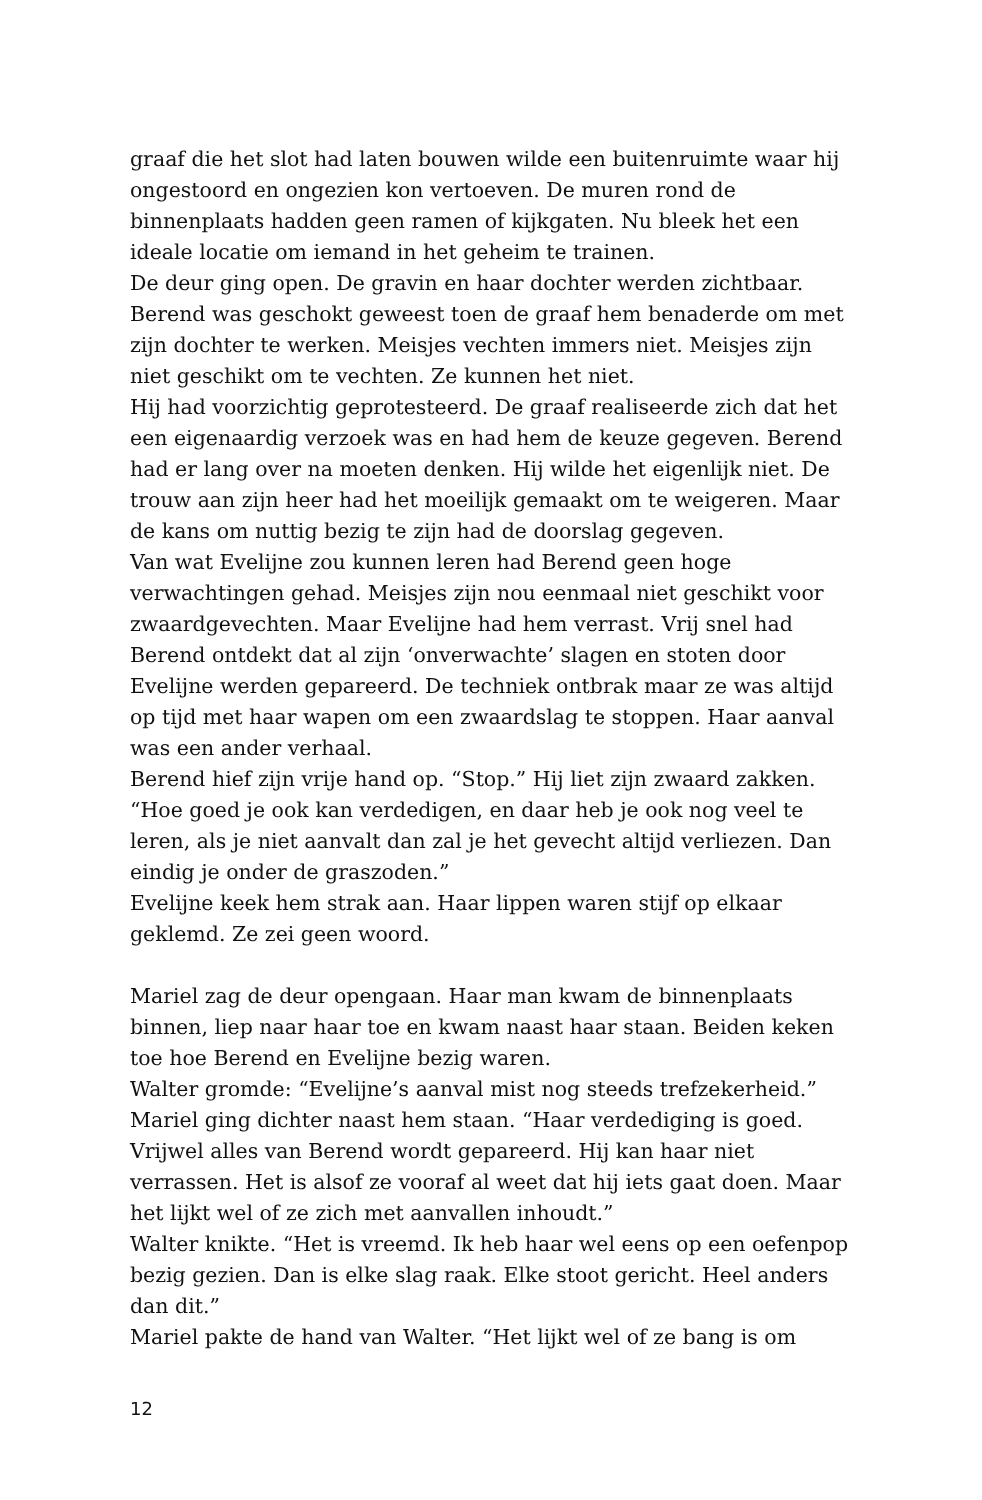graaf die het slot had laten bouwen wilde een buitenruimte waar hij ongestoord en ongezien kon vertoeven. De muren rond de binnenplaats hadden geen ramen of kijkgaten. Nu bleek het een ideale locatie om iemand in het geheim te trainen.
De deur ging open. De gravin en haar dochter werden zichtbaar. Berend was geschokt geweest toen de graaf hem benaderde om met zijn dochter te werken. Meisjes vechten immers niet. Meisjes zijn niet geschikt om te vechten. Ze kunnen het niet.
Hij had voorzichtig geprotesteerd. De graaf realiseerde zich dat het een eigenaardig verzoek was en had hem de keuze gegeven. Berend had er lang over na moeten denken. Hij wilde het eigenlijk niet. De trouw aan zijn heer had het moeilijk gemaakt om te weigeren. Maar de kans om nuttig bezig te zijn had de doorslag gegeven.
Van wat Evelijne zou kunnen leren had Berend geen hoge verwachtingen gehad. Meisjes zijn nou eenmaal niet geschikt voor zwaardgevechten. Maar Evelijne had hem verrast. Vrij snel had Berend ontdekt dat al zijn ‘onverwachte’ slagen en stoten door Evelijne werden gepareerd. De techniek ontbrak maar ze was altijd op tijd met haar wapen om een zwaardslag te stoppen. Haar aanval was een ander verhaal.
Berend hief zijn vrije hand op. “Stop.” Hij liet zijn zwaard zakken. “Hoe goed je ook kan verdedigen, en daar heb je ook nog veel te leren, als je niet aanvalt dan zal je het gevecht altijd verliezen. Dan eindig je onder de graszoden.”
Evelijne keek hem strak aan. Haar lippen waren stijf op elkaar geklemd. Ze zei geen woord.
Mariel zag de deur opengaan. Haar man kwam de binnenplaats binnen, liep naar haar toe en kwam naast haar staan. Beiden keken toe hoe Berend en Evelijne bezig waren.
Walter gromde: “Evelijne’s aanval mist nog steeds trefzekerheid.”
Mariel ging dichter naast hem staan. “Haar verdediging is goed. Vrijwel alles van Berend wordt gepareerd. Hij kan haar niet verrassen. Het is alsof ze vooraf al weet dat hij iets gaat doen. Maar het lijkt wel of ze zich met aanvallen inhoudt.”
Walter knikte. “Het is vreemd. Ik heb haar wel eens op een oefenpop bezig gezien. Dan is elke slag raak. Elke stoot gericht. Heel anders dan dit.”
Mariel pakte de hand van Walter. “Het lijkt wel of ze bang is om
12